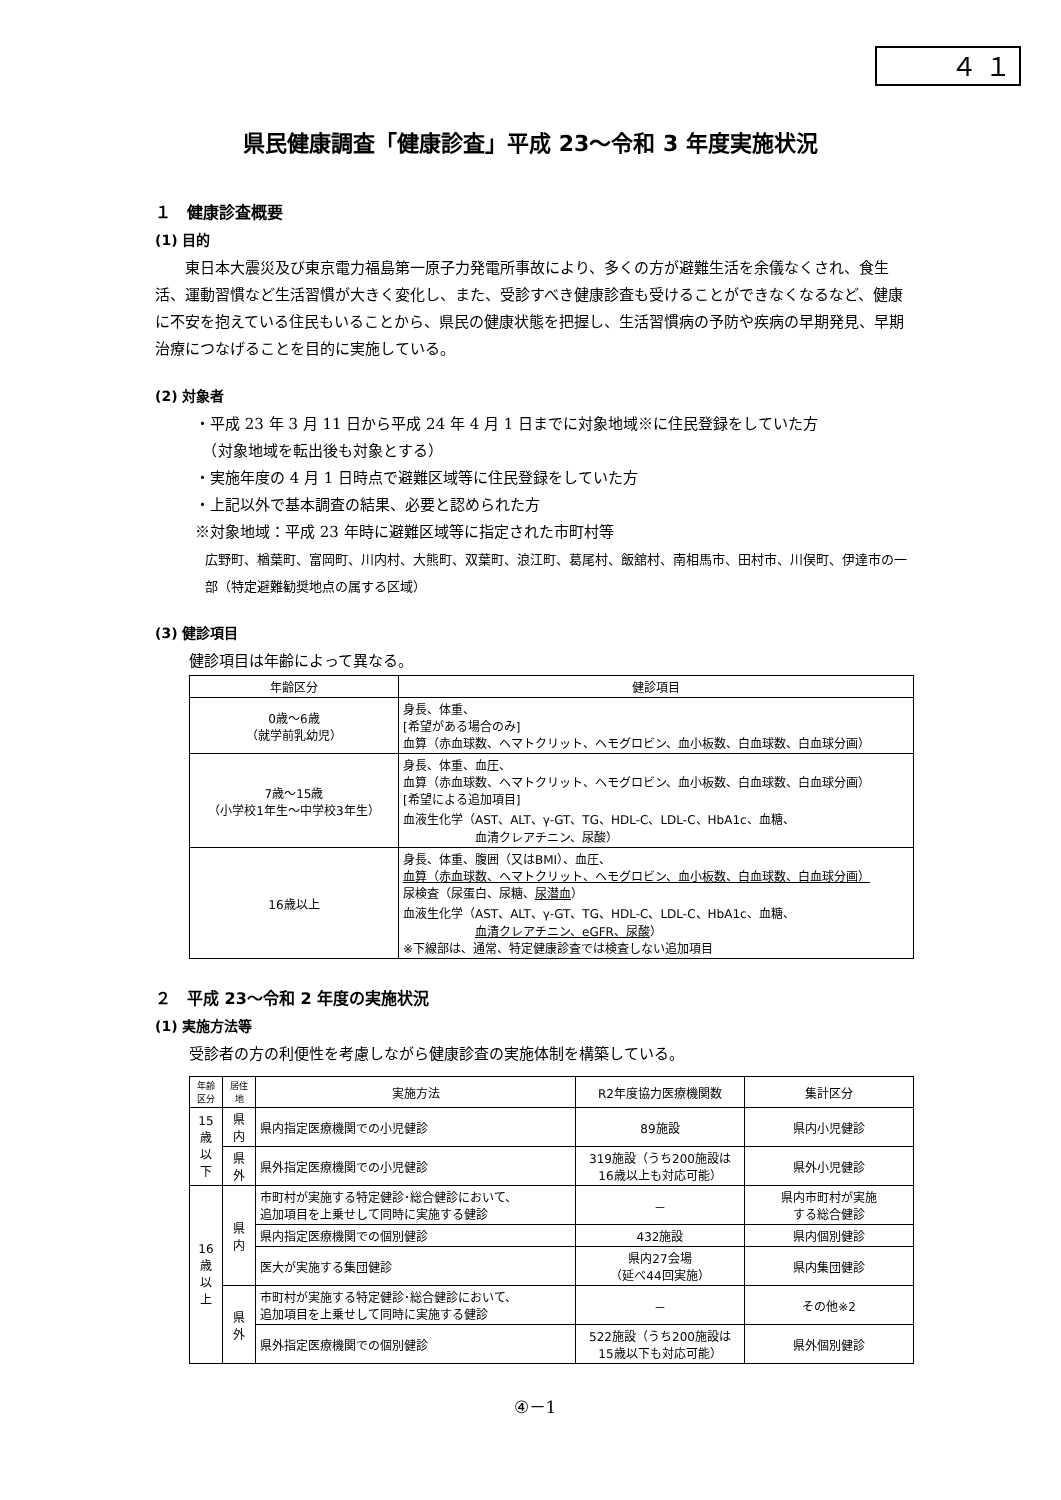４ １
県民健康調査「健康診査」平成 23～令和 3 年度実施状況
１　健康診査概要
(1) 目的
　　東日本大震災及び東京電力福島第一原子力発電所事故により、多くの方が避難生活を余儀なくされ、食生活、運動習慣など生活習慣が大きく変化し、また、受診すべき健康診査も受けることができなくなるなど、健康に不安を抱えている住民もいることから、県民の健康状態を把握し、生活習慣病の予防や疾病の早期発見、早期治療につなげることを目的に実施している。
(2) 対象者
・平成 23 年 3 月 11 日から平成 24 年 4 月 1 日までに対象地域※に住民登録をしていた方
　（対象地域を転出後も対象とする）
・実施年度の 4 月 1 日時点で避難区域等に住民登録をしていた方
・上記以外で基本調査の結果、必要と認められた方
※対象地域：平成 23 年時に避難区域等に指定された市町村等
広野町、楢葉町、富岡町、川内村、大熊町、双葉町、浪江町、葛尾村、飯舘村、南相馬市、田村市、川俣町、伊達市の一部（特定避難勧奨地点の属する区域）
(3) 健診項目
健診項目は年齢によって異なる。
| 年齢区分 | 健診項目 |
| --- | --- |
| 0歳～6歳 （就学前乳幼児） | 身長、体重、 [希望がある場合のみ] 血算（赤血球数、ヘマトクリット、ヘモグロビン、血小板数、白血球数、白血球分画） |
| 7歳～15歳 （小学校1年生～中学校3年生） | 身長、体重、血圧、 血算（赤血球数、ヘマトクリット、ヘモグロビン、血小板数、白血球数、白血球分画） [希望による追加項目] 血液生化学（AST、ALT、γ-GT、TG、HDL-C、LDL-C、HbA1c、血糖、 血清クレアチニン、尿酸） |
| 16歳以上 | 身長、体重、腹囲（又はBMI）、血圧、 血算（赤血球数、ヘマトクリット、ヘモグロビン、血小板数、白血球数、白血球分画） 尿検査（尿蛋白、尿糖、 尿潜血 ） 血液生化学（AST、ALT、γ-GT、TG、HDL-C、LDL-C、HbA1c、血糖、 血清クレアチニン、eGFR、尿酸 ） ※下線部は、通常、特定健康診査では検査しない追加項目 |
２　平成 23～令和 2 年度の実施状況
(1) 実施方法等
受診者の方の利便性を考慮しながら健康診査の実施体制を構築している。
| 年齢区分 | 居住地 | 実施方法 | R2年度協力医療機関数 | 集計区分 |
| --- | --- | --- | --- | --- |
| 15 歳 以 下 | 県 内 | 県内指定医療機関での小児健診 | 89施設 | 県内小児健診 |
| | 県 外 | 県外指定医療機関での小児健診 | 319施設（うち200施設は 16歳以上も対応可能） | 県外小児健診 |
| 16 歳 以 上 | 県 内 | 市町村が実施する特定健診･総合健診において、 追加項目を上乗せして同時に実施する健診 | － | 県内市町村が実施 する総合健診 |
| | | 県内指定医療機関での個別健診 | 432施設 | 県内個別健診 |
| | | 医大が実施する集団健診 | 県内27会場 （延べ44回実施） | 県内集団健診 |
| | 県 外 | 市町村が実施する特定健診･総合健診において、 追加項目を上乗せして同時に実施する健診 | － | その他※2 |
| | | 県外指定医療機関での個別健診 | 522施設（うち200施設は 15歳以下も対応可能） | 県外個別健診 |
④－1